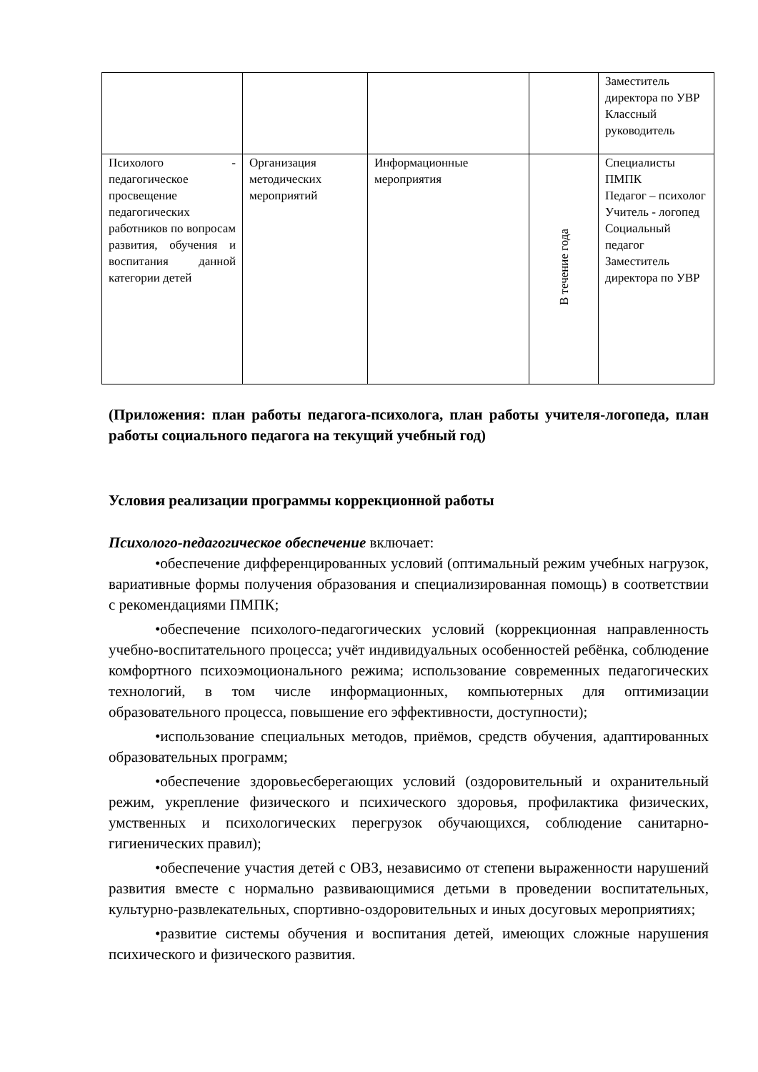| | | | | Заместитель директора по УВР Классный руководитель |
| Психолого - педагогическое просвещение педагогических работников по вопросам развития, обучения и воспитания данной категории детей | Организация методических мероприятий | Информационные мероприятия | В течение года | Специалисты ПМПК Педагог – психолог Учитель - логопед Социальный педагог Заместитель директора по УВР |
(Приложения: план работы педагога-психолога, план работы учителя-логопеда, план работы социального педагога на текущий учебный год)
Условия реализации программы коррекционной работы
Психолого-педагогическое обеспечение включает:
•обеспечение дифференцированных условий (оптимальный режим учебных нагрузок, вариативные формы получения образования и специализированная помощь) в соответствии с рекомендациями ПМПК;
•обеспечение психолого-педагогических условий (коррекционная направленность учебно-воспитательного процесса; учёт индивидуальных особенностей ребёнка, соблюдение комфортного психоэмоционального режима; использование современных педагогических технологий, в том числе информационных, компьютерных для оптимизации образовательного процесса, повышение его эффективности, доступности);
•использование специальных методов, приёмов, средств обучения, адаптированных образовательных программ;
•обеспечение здоровьесберегающих условий (оздоровительный и охранительный режим, укрепление физического и психического здоровья, профилактика физических, умственных и психологических перегрузок обучающихся, соблюдение санитарно-гигиенических правил);
•обеспечение участия детей с ОВЗ, независимо от степени выраженности нарушений развития вместе с нормально развивающимися детьми в проведении воспитательных, культурно-развлекательных, спортивно-оздоровительных и иных досуговых мероприятиях;
•развитие системы обучения и воспитания детей, имеющих сложные нарушения психического и физического развития.